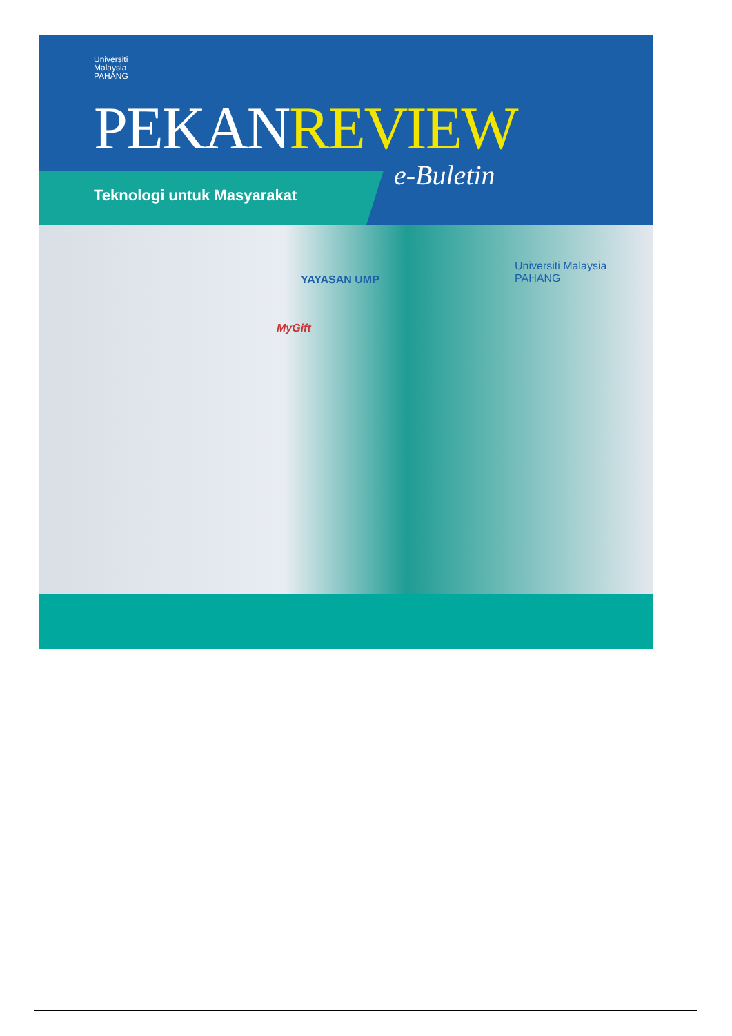Universiti
Malaysia
PAHANG
PEKANREVIEW
e-Buletin
Teknologi untuk Masyarakat
YAYASAN UMP
MyGift
Universiti Malaysia PAHANG